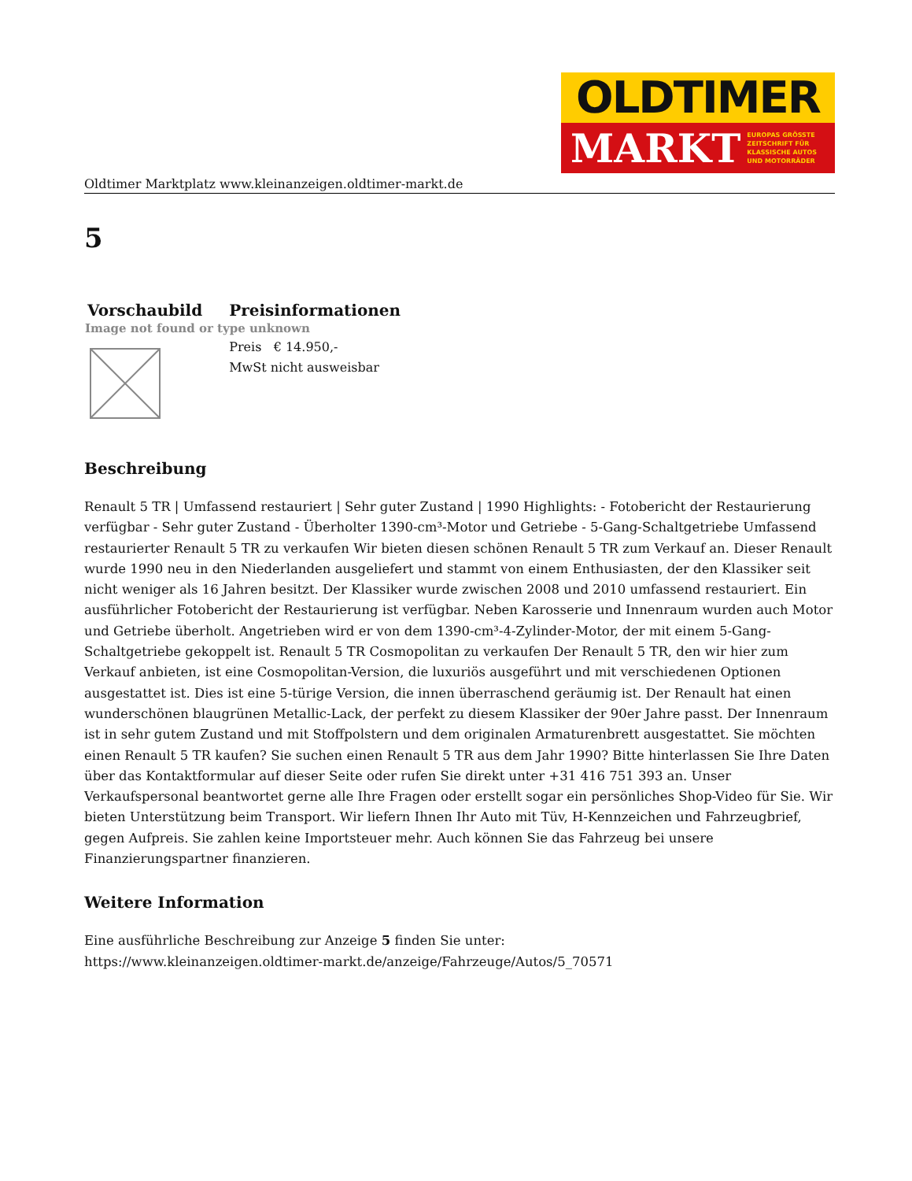OLDTIMER
MARKT EUROPAS GRÖSSTE
ZEITSCHRIFT FÜR
KLASSISCHE AUTOS
UND MOTORRÄDER
Oldtimer Marktplatz www.kleinanzeigen.oldtimer-markt.de
5
| Vorschaubild | Preisinformationen |
| --- | --- |
| Image not found or type unknown | |
| | Preis € 14.950,- MwSt nicht ausweisbar |
Beschreibung
Renault 5 TR | Umfassend restauriert | Sehr guter Zustand | 1990 Highlights: - Fotobericht der Restaurierung verfügbar - Sehr guter Zustand - Überholter 1390-cm³-Motor und Getriebe - 5-Gang-Schaltgetriebe Umfassend restaurierter Renault 5 TR zu verkaufen Wir bieten diesen schönen Renault 5 TR zum Verkauf an. Dieser Renault wurde 1990 neu in den Niederlanden ausgeliefert und stammt von einem Enthusiasten, der den Klassiker seit nicht weniger als 16 Jahren besitzt. Der Klassiker wurde zwischen 2008 und 2010 umfassend restauriert. Ein ausführlicher Fotobericht der Restaurierung ist verfügbar. Neben Karosserie und Innenraum wurden auch Motor und Getriebe überholt. Angetrieben wird er von dem 1390-cm³-4-Zylinder-Motor, der mit einem 5-Gang-Schaltgetriebe gekoppelt ist. Renault 5 TR Cosmopolitan zu verkaufen Der Renault 5 TR, den wir hier zum Verkauf anbieten, ist eine Cosmopolitan-Version, die luxuriös ausgeführt und mit verschiedenen Optionen ausgestattet ist. Dies ist eine 5-türige Version, die innen überraschend geräumig ist. Der Renault hat einen wunderschönen blaugrünen Metallic-Lack, der perfekt zu diesem Klassiker der 90er Jahre passt. Der Innenraum ist in sehr gutem Zustand und mit Stoffpolstern und dem originalen Armaturenbrett ausgestattet. Sie möchten einen Renault 5 TR kaufen? Sie suchen einen Renault 5 TR aus dem Jahr 1990? Bitte hinterlassen Sie Ihre Daten über das Kontaktformular auf dieser Seite oder rufen Sie direkt unter +31 416 751 393 an. Unser Verkaufspersonal beantwortet gerne alle Ihre Fragen oder erstellt sogar ein persönliches Shop-Video für Sie. Wir bieten Unterstützung beim Transport. Wir liefern Ihnen Ihr Auto mit Tüv, H-Kennzeichen und Fahrzeugbrief, gegen Aufpreis. Sie zahlen keine Importsteuer mehr. Auch können Sie das Fahrzeug bei unsere Finanzierungspartner finanzieren.
Weitere Information
Eine ausführliche Beschreibung zur Anzeige 5 finden Sie unter:
https://www.kleinanzeigen.oldtimer-markt.de/anzeige/Fahrzeuge/Autos/5_70571